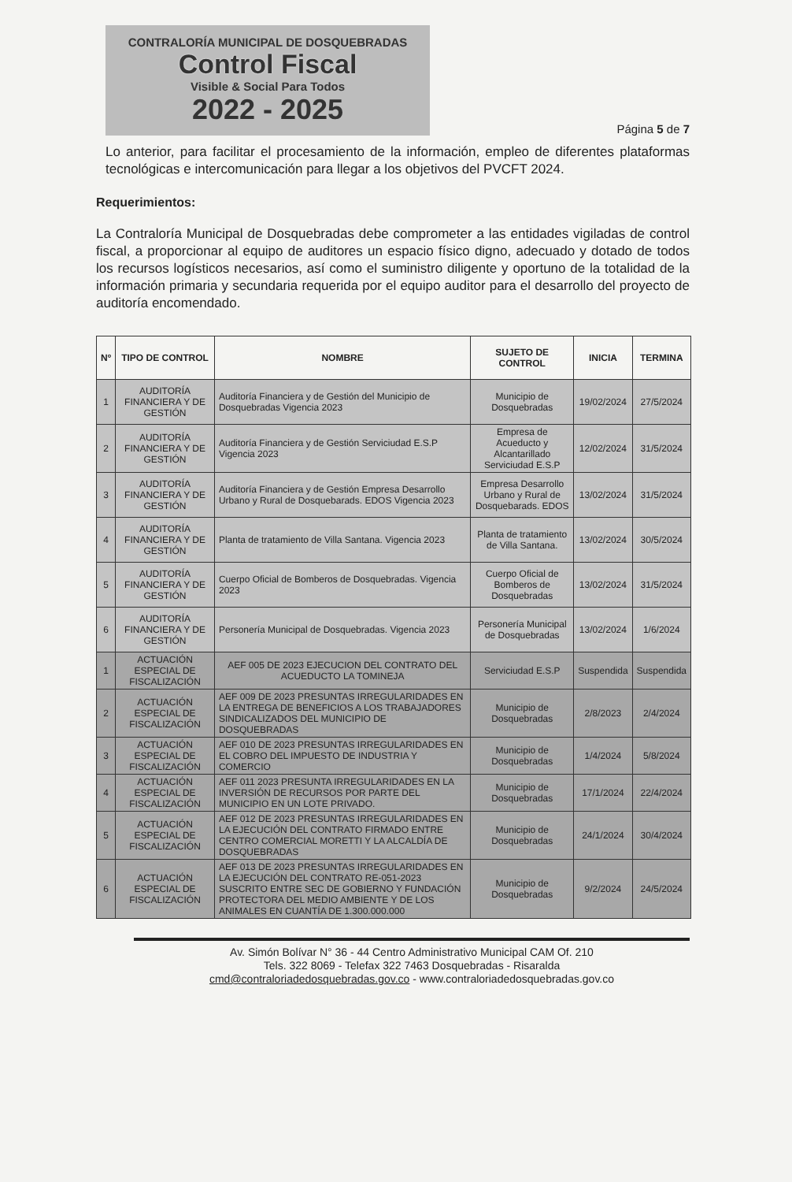CONTRALORÍA MUNICIPAL DE DOSQUEBRADAS
Control Fiscal
Visible & Social Para Todos
2022 - 2025
Página 5 de 7
Lo anterior, para facilitar el procesamiento de la información, empleo de diferentes plataformas tecnológicas e intercomunicación para llegar a los objetivos del PVCFT 2024.
Requerimientos:
La Contraloría Municipal de Dosquebradas debe comprometer a las entidades vigiladas de control fiscal, a proporcionar al equipo de auditores un espacio físico digno, adecuado y dotado de todos los recursos logísticos necesarios, así como el suministro diligente y oportuno de la totalidad de la información primaria y secundaria requerida por el equipo auditor para el desarrollo del proyecto de auditoría encomendado.
| Nº | TIPO DE CONTROL | NOMBRE | SUJETO DE CONTROL | INICIA | TERMINA |
| --- | --- | --- | --- | --- | --- |
| 1 | AUDITORÍA FINANCIERA Y DE GESTIÓN | Auditoría Financiera y de Gestión del Municipio de Dosquebradas Vigencia 2023 | Municipio de Dosquebradas | 19/02/2024 | 27/5/2024 |
| 2 | AUDITORÍA FINANCIERA Y DE GESTIÓN | Auditoría Financiera y de Gestión Serviciudad E.S.P Vigencia 2023 | Empresa de Acueducto y Alcantarillado Serviciudad E.S.P | 12/02/2024 | 31/5/2024 |
| 3 | AUDITORÍA FINANCIERA Y DE GESTIÓN | Auditoría Financiera y de Gestión Empresa Desarrollo Urbano y Rural de Dosquebarads. EDOS Vigencia 2023 | Empresa Desarrollo Urbano y Rural de Dosquebarads. EDOS | 13/02/2024 | 31/5/2024 |
| 4 | AUDITORÍA FINANCIERA Y DE GESTIÓN | Planta de tratamiento de Villa Santana. Vigencia 2023 | Planta de tratamiento de Villa Santana. | 13/02/2024 | 30/5/2024 |
| 5 | AUDITORÍA FINANCIERA Y DE GESTIÓN | Cuerpo Oficial de Bomberos de Dosquebradas. Vigencia 2023 | Cuerpo Oficial de Bomberos de Dosquebradas | 13/02/2024 | 31/5/2024 |
| 6 | AUDITORÍA FINANCIERA Y DE GESTIÓN | Personería Municipal de Dosquebradas. Vigencia 2023 | Personería Municipal de Dosquebradas | 13/02/2024 | 1/6/2024 |
| 1 | ACTUACIÓN ESPECIAL DE FISCALIZACIÓN | AEF 005 DE 2023 EJECUCION DEL CONTRATO DEL ACUEDUCTO LA TOMINEJA | Serviciudad E.S.P | Suspendida | Suspendida |
| 2 | ACTUACIÓN ESPECIAL DE FISCALIZACIÓN | AEF 009 DE 2023 PRESUNTAS IRREGULARIDADES EN LA ENTREGA DE BENEFICIOS A LOS TRABAJADORES SINDICALIZADOS DEL MUNICIPIO DE DOSQUEBRADAS | Municipio de Dosquebradas | 2/8/2023 | 2/4/2024 |
| 3 | ACTUACIÓN ESPECIAL DE FISCALIZACIÓN | AEF 010 DE 2023 PRESUNTAS IRREGULARIDADES EN EL COBRO DEL IMPUESTO DE INDUSTRIA Y COMERCIO | Municipio de Dosquebradas | 1/4/2024 | 5/8/2024 |
| 4 | ACTUACIÓN ESPECIAL DE FISCALIZACIÓN | AEF 011 2023 PRESUNTA IRREGULARIDADES EN LA INVERSIÓN DE RECURSOS POR PARTE DEL MUNICIPIO EN UN LOTE PRIVADO. | Municipio de Dosquebradas | 17/1/2024 | 22/4/2024 |
| 5 | ACTUACIÓN ESPECIAL DE FISCALIZACIÓN | AEF 012 DE 2023 PRESUNTAS IRREGULARIDADES EN LA EJECUCIÓN DEL CONTRATO FIRMADO ENTRE CENTRO COMERCIAL MORETTI Y LA ALCALDÍA DE DOSQUEBRADAS | Municipio de Dosquebradas | 24/1/2024 | 30/4/2024 |
| 6 | ACTUACIÓN ESPECIAL DE FISCALIZACIÓN | AEF 013 DE 2023 PRESUNTAS IRREGULARIDADES EN LA EJECUCIÓN DEL CONTRATO RE-051-2023 SUSCRITO ENTRE SEC DE GOBIERNO Y FUNDACIÓN PROTECTORA DEL MEDIO AMBIENTE Y DE LOS ANIMALES EN CUANTÍA DE 1.300.000.000 | Municipio de Dosquebradas | 9/2/2024 | 24/5/2024 |
Av. Simón Bolívar N° 36 - 44 Centro Administrativo Municipal CAM Of. 210
Tels. 322 8069 - Telefax 322 7463 Dosquebradas - Risaralda
cmd@contraloriadedosquebradas.gov.co - www.contraloriadedosquebradas.gov.co